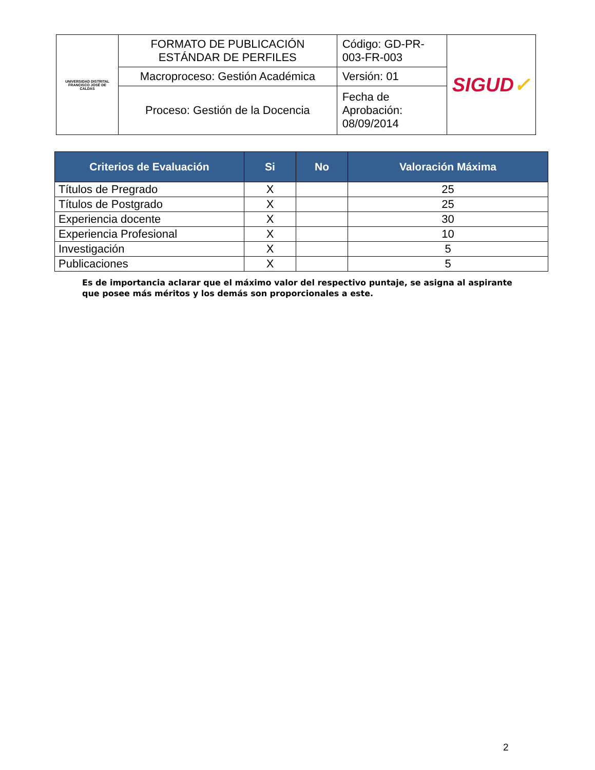| UNIVERSIDAD DISTRITAL FRANCISCO JOSÉ DE CALDAS | FORMATO DE PUBLICACIÓN ESTÁNDAR DE PERFILES | Código: GD-PR-003-FR-003 | SIGUD ✓ |
| | Macroproceso: Gestión Académica | Versión: 01 | |
| | Proceso: Gestión de la Docencia | Fecha de Aprobación: 08/09/2014 | |
| Criterios de Evaluación | Si | No | Valoración Máxima |
| --- | --- | --- | --- |
| Títulos de Pregrado | X | | 25 |
| Títulos de Postgrado | X | | 25 |
| Experiencia docente | X | | 30 |
| Experiencia Profesional | X | | 10 |
| Investigación | X | | 5 |
| Publicaciones | X | | 5 |
Es de importancia aclarar que el máximo valor del respectivo puntaje, se asigna al aspirante que posee más méritos y los demás son proporcionales a este.
2